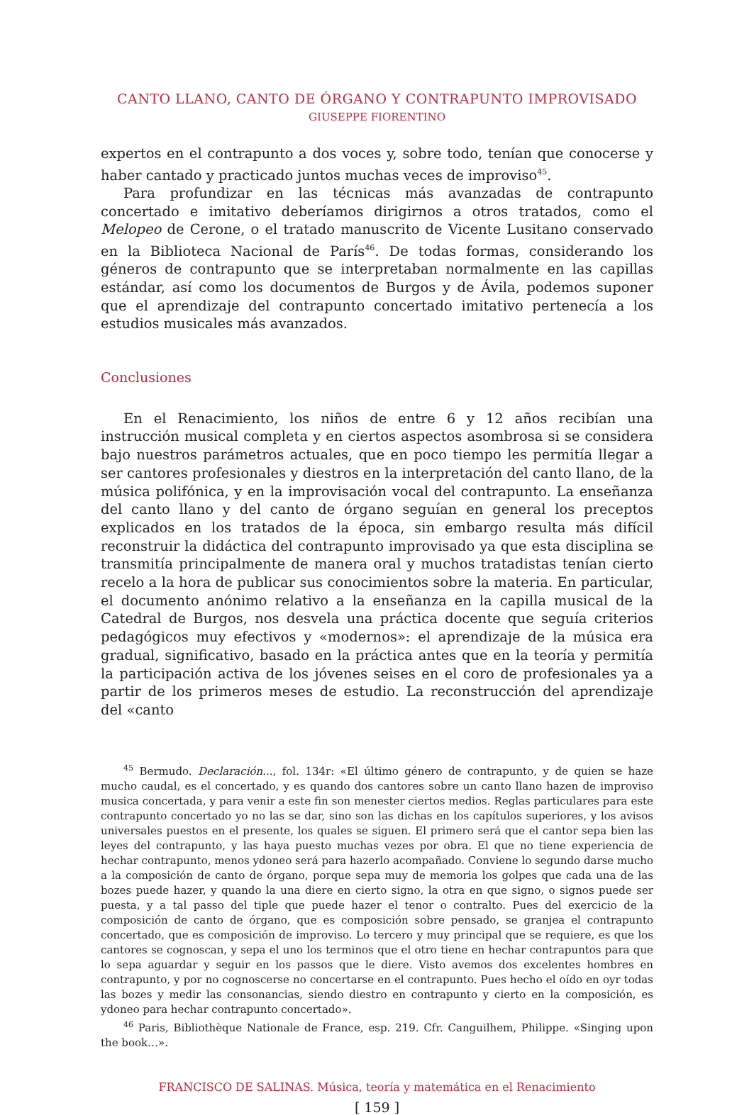CANTO LLANO, CANTO DE ÓRGANO Y CONTRAPUNTO IMPROVISADO
GIUSEPPE FIORENTINO
expertos en el contrapunto a dos voces y, sobre todo, tenían que conocerse y haber cantado y practicado juntos muchas veces de improviso<sup>45</sup>.
Para profundizar en las técnicas más avanzadas de contrapunto concertado e imitativo deberíamos dirigirnos a otros tratados, como el Melopeo de Cerone, o el tratado manuscrito de Vicente Lusitano conservado en la Biblioteca Nacional de París<sup>46</sup>. De todas formas, considerando los géneros de contrapunto que se interpretaban normalmente en las capillas estándar, así como los documentos de Burgos y de Ávila, podemos suponer que el aprendizaje del contrapunto concertado imitativo pertenecía a los estudios musicales más avanzados.
Conclusiones
En el Renacimiento, los niños de entre 6 y 12 años recibían una instrucción musical completa y en ciertos aspectos asombrosa si se considera bajo nuestros parámetros actuales, que en poco tiempo les permitía llegar a ser cantores profesionales y diestros en la interpretación del canto llano, de la música polifónica, y en la improvisación vocal del contrapunto. La enseñanza del canto llano y del canto de órgano seguían en general los preceptos explicados en los tratados de la época, sin embargo resulta más difícil reconstruir la didáctica del contrapunto improvisado ya que esta disciplina se transmitía principalmente de manera oral y muchos tratadistas tenían cierto recelo a la hora de publicar sus conocimientos sobre la materia. En particular, el documento anónimo relativo a la enseñanza en la capilla musical de la Catedral de Burgos, nos desvela una práctica docente que seguía criterios pedagógicos muy efectivos y «modernos»: el aprendizaje de la música era gradual, significativo, basado en la práctica antes que en la teoría y permitía la participación activa de los jóvenes seises en el coro de profesionales ya a partir de los primeros meses de estudio. La reconstrucción del aprendizaje del «canto
<sup>45</sup> Bermudo. Declaración..., fol. 134r: «El último género de contrapunto, y de quien se haze mucho caudal, es el concertado, y es quando dos cantores sobre un canto llano hazen de improviso musica concertada, y para venir a este fin son menester ciertos medios. Reglas particulares para este contrapunto concertado yo no las se dar, sino son las dichas en los capítulos superiores, y los avisos universales puestos en el presente, los quales se siguen. El primero será que el cantor sepa bien las leyes del contrapunto, y las haya puesto muchas vezes por obra. El que no tiene experiencia de hechar contrapunto, menos ydoneo será para hazerlo acompañado. Conviene lo segundo darse mucho a la composición de canto de órgano, porque sepa muy de memoria los golpes que cada una de las bozes puede hazer, y quando la una diere en cierto signo, la otra en que signo, o signos puede ser puesta, y a tal passo del tiple que puede hazer el tenor o contralto. Pues del exercicio de la composición de canto de órgano, que es composición sobre pensado, se granjea el contrapunto concertado, que es composición de improviso. Lo tercero y muy principal que se requiere, es que los cantores se cognoscan, y sepa el uno los terminos que el otro tiene en hechar contrapuntos para que lo sepa aguardar y seguir en los passos que le diere. Visto avemos dos excelentes hombres en contrapunto, y por no cognoscerse no concertarse en el contrapunto. Pues hecho el oído en oyr todas las bozes y medir las consonancias, siendo diestro en contrapunto y cierto en la composición, es ydoneo para hechar contrapunto concertado».
<sup>46</sup> Paris, Bibliothèque Nationale de France, esp. 219. Cfr. Canguilhem, Philippe. «Singing upon the book…».
FRANCISCO DE SALINAS. Música, teoría y matemática en el Renacimiento
[ 159 ]